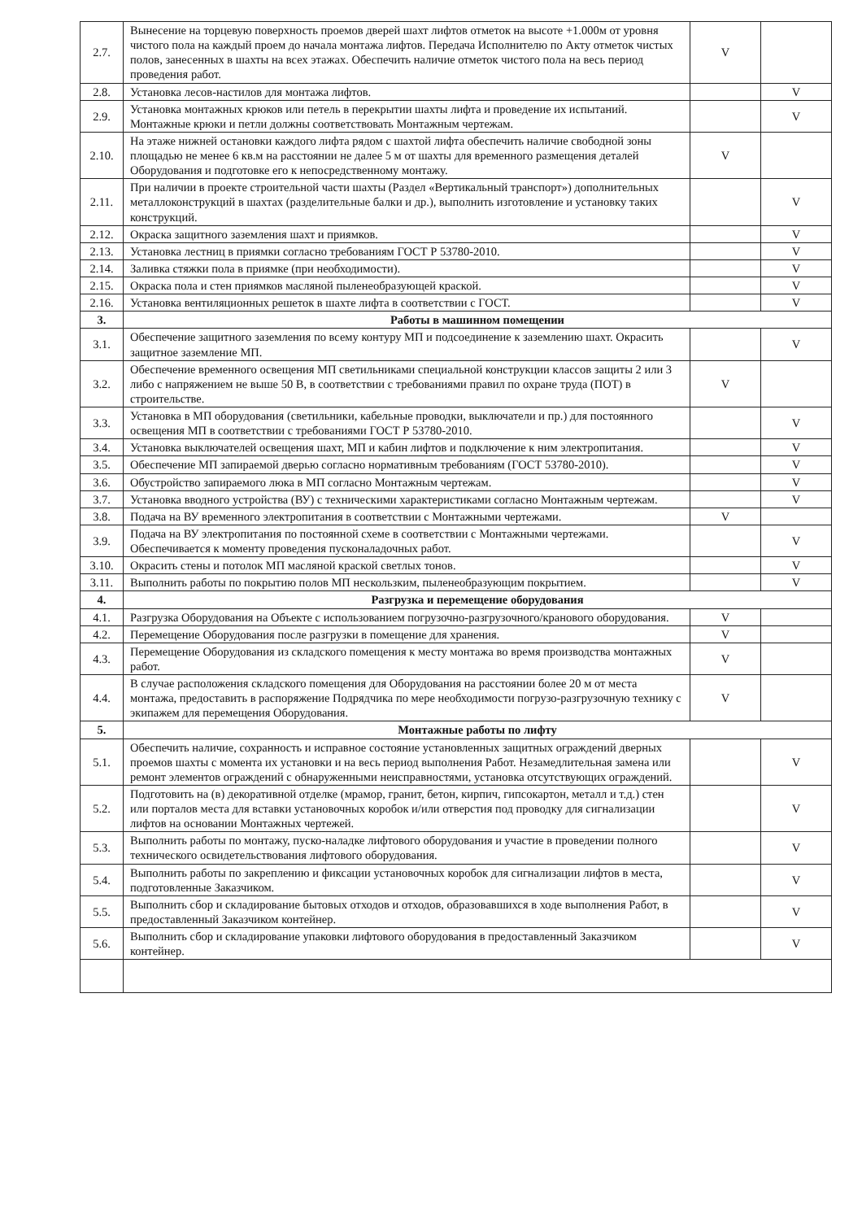| 2.7. | Вынесение на торцевую поверхность проемов дверей шахт лифтов отметок на высоте +1.000м от уровня чистого пола на каждый проем до начала монтажа лифтов. Передача Исполнителю по Акту отметок чистых полов, занесенных в шахты на всех этажах. Обеспечить наличие отметок чистого пола на весь период проведения работ. | V | |
| 2.8. | Установка лесов-настилов для монтажа лифтов. | | V |
| 2.9. | Установка монтажных крюков или петель в перекрытии шахты лифта и проведение их испытаний. Монтажные крюки и петли должны соответствовать Монтажным чертежам. | | V |
| 2.10. | На этаже нижней остановки каждого лифта рядом с шахтой лифта обеспечить наличие свободной зоны площадью не менее 6 кв.м на расстоянии не далее 5 м от шахты для временного размещения деталей Оборудования и подготовке его к непосредственному монтажу. | V | |
| 2.11. | При наличии в проекте строительной части шахты (Раздел «Вертикальный транспорт») дополнительных металлоконструкций в шахтах (разделительные балки и др.), выполнить изготовление и установку таких конструкций. | | V |
| 2.12. | Окраска защитного заземления шахт и приямков. | | V |
| 2.13. | Установка лестниц в приямки согласно требованиям ГОСТ Р 53780-2010. | | V |
| 2.14. | Заливка стяжки пола в приямке (при необходимости). | | V |
| 2.15. | Окраска пола и стен приямков масляной пыленеобразующей краской. | | V |
| 2.16. | Установка вентиляционных решеток в шахте лифта в соответствии с ГОСТ. | | V |
| 3. | Работы в машинном помещении | | |
| 3.1. | Обеспечение защитного заземления по всему контуру МП и подсоединение к заземлению шахт. Окрасить защитное заземление МП. | | V |
| 3.2. | Обеспечение временного освещения МП светильниками специальной конструкции классов защиты 2 или 3 либо с напряжением не выше 50 В, в соответствии с требованиями правил по охране труда (ПОТ) в строительстве. | V | |
| 3.3. | Установка в МП оборудования (светильники, кабельные проводки, выключатели и пр.) для постоянного освещения МП в соответствии с требованиями ГОСТ Р 53780-2010. | | V |
| 3.4. | Установка выключателей освещения шахт, МП и кабин лифтов и подключение к ним электропитания. | | V |
| 3.5. | Обеспечение МП запираемой дверью согласно нормативным требованиям (ГОСТ 53780-2010). | | V |
| 3.6. | Обустройство запираемого люка в МП согласно Монтажным чертежам. | | V |
| 3.7. | Установка вводного устройства (ВУ) с техническими характеристиками согласно Монтажным чертежам. | | V |
| 3.8. | Подача на ВУ временного электропитания в соответствии с Монтажными чертежами. | V | |
| 3.9. | Подача на ВУ электропитания по постоянной схеме в соответствии с Монтажными чертежами. Обеспечивается к моменту проведения пусконаладочных работ. | | V |
| 3.10. | Окрасить стены и потолок МП масляной краской светлых тонов. | | V |
| 3.11. | Выполнить работы по покрытию полов МП нескользким, пыленеобразующим покрытием. | | V |
| 4. | Разгрузка и перемещение оборудования | | |
| 4.1. | Разгрузка Оборудования на Объекте с использованием погрузочно-разгрузочного/кранового оборудования. | V | |
| 4.2. | Перемещение Оборудования после разгрузки в помещение для хранения. | V | |
| 4.3. | Перемещение Оборудования из складского помещения к месту монтажа во время производства монтажных работ. | V | |
| 4.4. | В случае расположения складского помещения для Оборудования на расстоянии более 20 м от места монтажа, предоставить в распоряжение Подрядчика по мере необходимости погрузо-разгрузочную технику с экипажем для перемещения Оборудования. | V | |
| 5. | Монтажные работы по лифту | | |
| 5.1. | Обеспечить наличие, сохранность и исправное состояние установленных защитных ограждений дверных проемов шахты с момента их установки и на весь период выполнения Работ. Незамедлительная замена или ремонт элементов ограждений с обнаруженными неисправностями, установка отсутствующих ограждений. | | V |
| 5.2. | Подготовить на (в) декоративной отделке (мрамор, гранит, бетон, кирпич, гипсокартон, металл и т.д.) стен или порталов места для вставки установочных коробок и/или отверстия под проводку для сигнализации лифтов на основании Монтажных чертежей. | | V |
| 5.3. | Выполнить работы по монтажу, пуско-наладке лифтового оборудования и участие в проведении полного технического освидетельствования лифтового оборудования. | | V |
| 5.4. | Выполнить работы по закреплению и фиксации установочных коробок для сигнализации лифтов в места, подготовленные Заказчиком. | | V |
| 5.5. | Выполнить сбор и складирование бытовых отходов и отходов, образовавшихся в ходе выполнения Работ, в предоставленный Заказчиком контейнер. | | V |
| 5.6. | Выполнить сбор и складирование упаковки лифтового оборудования в предоставленный Заказчиком контейнер. | | V |